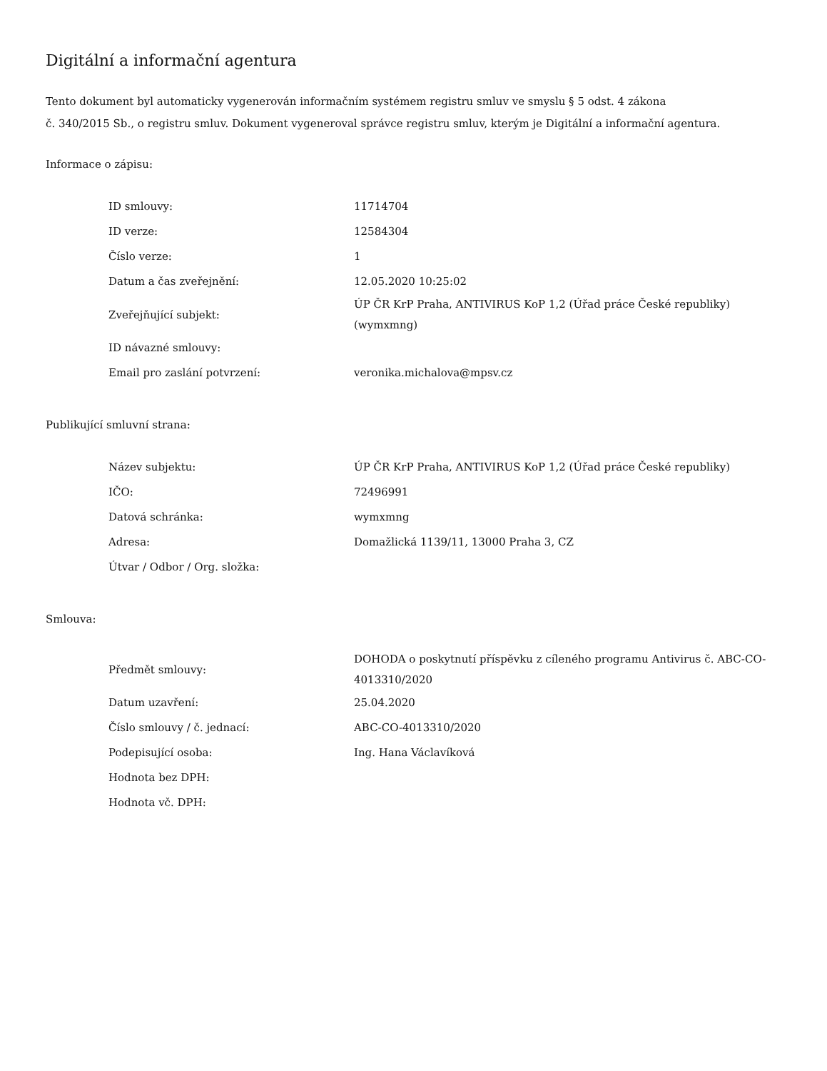Digitální a informační agentura
Tento dokument byl automaticky vygenerován informačním systémem registru smluv ve smyslu § 5 odst. 4 zákona
č. 340/2015 Sb., o registru smluv. Dokument vygeneroval správce registru smluv, kterým je Digitální a informační agentura.
Informace o zápisu:
| ID smlouvy: | 11714704 |
| ID verze: | 12584304 |
| Číslo verze: | 1 |
| Datum a čas zveřejnění: | 12.05.2020 10:25:02 |
| Zveřejňující subjekt: | ÚP ČR KrP Praha, ANTIVIRUS KoP 1,2 (Úřad práce České republiky) (wymxmng) |
| ID návazné smlouvy: | |
| Email pro zaslání potvrzení: | veronika.michalova@mpsv.cz |
Publikující smluvní strana:
| Název subjektu: | ÚP ČR KrP Praha, ANTIVIRUS KoP 1,2 (Úřad práce České republiky) |
| IČO: | 72496991 |
| Datová schránka: | wymxmng |
| Adresa: | Domažlická 1139/11, 13000 Praha 3, CZ |
| Útvar / Odbor / Org. složka: | |
Smlouva:
| Předmět smlouvy: | DOHODA o poskytnutí příspěvku z cíleného programu Antivirus č. ABC-CO-4013310/2020 |
| Datum uzavření: | 25.04.2020 |
| Číslo smlouvy / č. jednací: | ABC-CO-4013310/2020 |
| Podepisující osoba: | Ing. Hana Václavíková |
| Hodnota bez DPH: | |
| Hodnota vč. DPH: | |